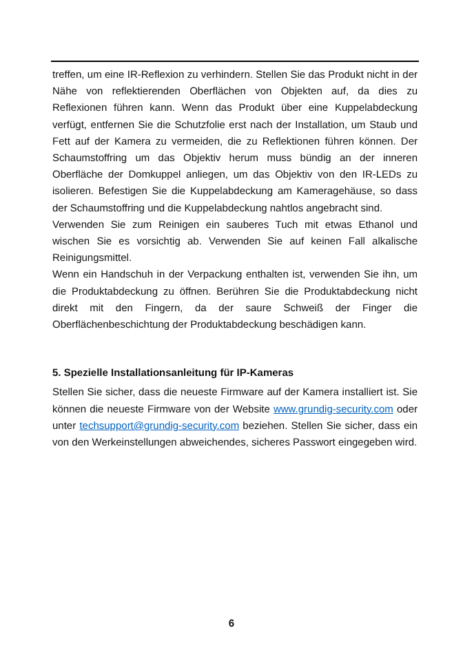treffen, um eine IR-Reflexion zu verhindern. Stellen Sie das Produkt nicht in der Nähe von reflektierenden Oberflächen von Objekten auf, da dies zu Reflexionen führen kann. Wenn das Produkt über eine Kuppelabdeckung verfügt, entfernen Sie die Schutzfolie erst nach der Installation, um Staub und Fett auf der Kamera zu vermeiden, die zu Reflektionen führen können. Der Schaumstoffring um das Objektiv herum muss bündig an der inneren Oberfläche der Domkuppel anliegen, um das Objektiv von den IR-LEDs zu isolieren. Befestigen Sie die Kuppelabdeckung am Kameragehäuse, so dass der Schaumstoffring und die Kuppelabdeckung nahtlos angebracht sind.
Verwenden Sie zum Reinigen ein sauberes Tuch mit etwas Ethanol und wischen Sie es vorsichtig ab. Verwenden Sie auf keinen Fall alkalische Reinigungsmittel.
Wenn ein Handschuh in der Verpackung enthalten ist, verwenden Sie ihn, um die Produktabdeckung zu öffnen. Berühren Sie die Produktabdeckung nicht direkt mit den Fingern, da der saure Schweiß der Finger die Oberflächenbeschichtung der Produktabdeckung beschädigen kann.
5. Spezielle Installationsanleitung für IP-Kameras
Stellen Sie sicher, dass die neueste Firmware auf der Kamera installiert ist. Sie können die neueste Firmware von der Website www.grundig-security.com oder unter techsupport@grundig-security.com beziehen. Stellen Sie sicher, dass ein von den Werkeinstellungen abweichendes, sicheres Passwort eingegeben wird.
6